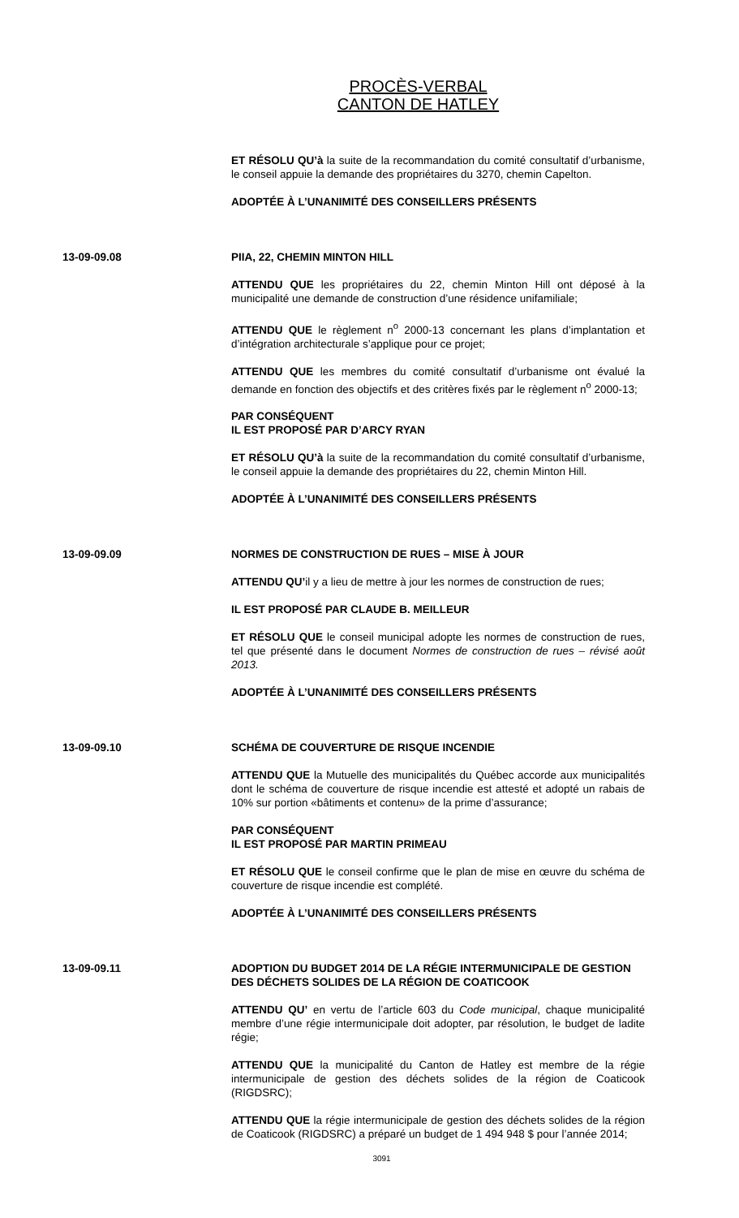PROCÈS-VERBAL
CANTON DE HATLEY
ET RÉSOLU QU’à la suite de la recommandation du comité consultatif d’urbanisme, le conseil appuie la demande des propriétaires du 3270, chemin Capelton.
ADOPTÉE À L’UNANIMITÉ DES CONSEILLERS PRÉSENTS
13-09-09.08 PIIA, 22, CHEMIN MINTON HILL
ATTENDU QUE les propriétaires du 22, chemin Minton Hill ont déposé à la municipalité une demande de construction d’une résidence unifamiliale;
ATTENDU QUE le règlement n<sup>o</sup> 2000-13 concernant les plans d’implantation et d’intégration architecturale s’applique pour ce projet;
ATTENDU QUE les membres du comité consultatif d’urbanisme ont évalué la demande en fonction des objectifs et des critères fixés par le règlement n<sup>o</sup> 2000-13;
PAR CONSÉQUENT
IL EST PROPOSÉ PAR D’ARCY RYAN
ET RÉSOLU QU’à la suite de la recommandation du comité consultatif d’urbanisme, le conseil appuie la demande des propriétaires du 22, chemin Minton Hill.
ADOPTÉE À L’UNANIMITÉ DES CONSEILLERS PRÉSENTS
13-09-09.09 NORMES DE CONSTRUCTION DE RUES – MISE À JOUR
ATTENDU QU’il y a lieu de mettre à jour les normes de construction de rues;
IL EST PROPOSÉ PAR CLAUDE B. MEILLEUR
ET RÉSOLU QUE le conseil municipal adopte les normes de construction de rues, tel que présenté dans le document Normes de construction de rues – révisé août 2013.
ADOPTÉE À L’UNANIMITÉ DES CONSEILLERS PRÉSENTS
13-09-09.10 SCHÉMA DE COUVERTURE DE RISQUE INCENDIE
ATTENDU QUE la Mutuelle des municipalités du Québec accorde aux municipalités dont le schéma de couverture de risque incendie est attesté et adopté un rabais de 10% sur portion «bâtiments et contenu» de la prime d’assurance;
PAR CONSÉQUENT
IL EST PROPOSÉ PAR MARTIN PRIMEAU
ET RÉSOLU QUE le conseil confirme que le plan de mise en œuvre du schéma de couverture de risque incendie est complété.
ADOPTÉE À L’UNANIMITÉ DES CONSEILLERS PRÉSENTS
13-09-09.11 ADOPTION DU BUDGET 2014 DE LA RÉGIE INTERMUNICIPALE DE GESTION DES DÉCHETS SOLIDES DE LA RÉGION DE COATICOOK
ATTENDU QU’ en vertu de l’article 603 du Code municipal, chaque municipalité membre d’une régie intermunicipale doit adopter, par résolution, le budget de ladite régie;
ATTENDU QUE la municipalité du Canton de Hatley est membre de la régie intermunicipale de gestion des déchets solides de la région de Coaticook (RIGDSRC);
ATTENDU QUE la régie intermunicipale de gestion des déchets solides de la région de Coaticook (RIGDSRC) a préparé un budget de 1 494 948 $ pour l’année 2014;
3091